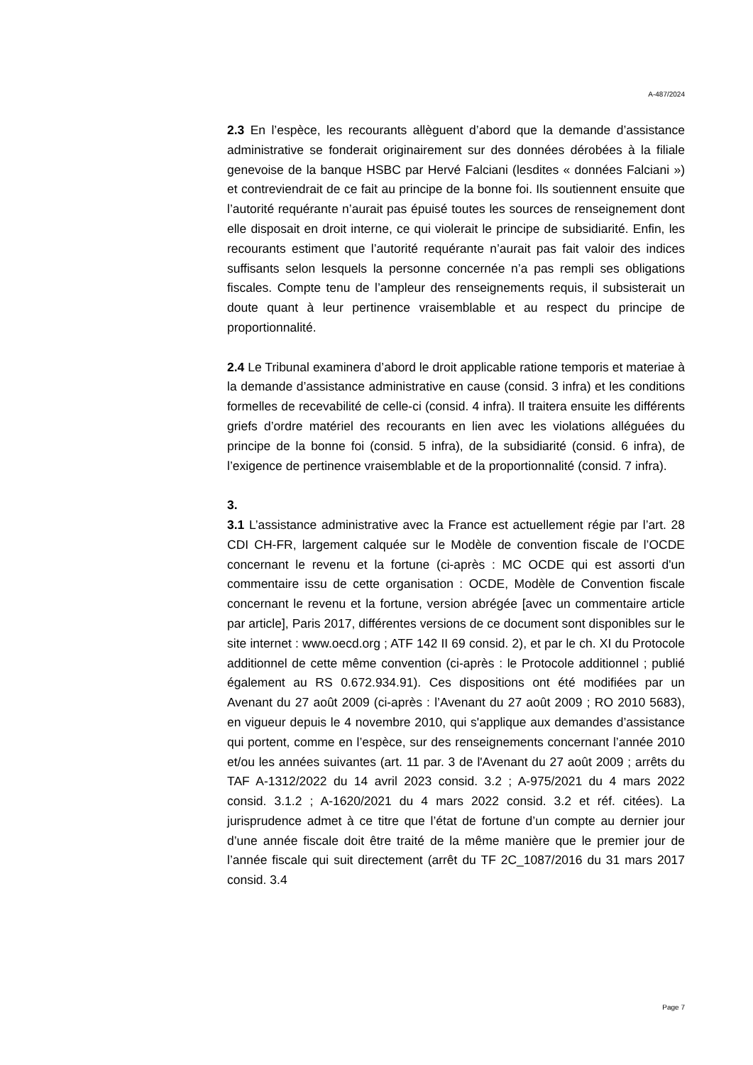A-487/2024
2.3 En l’espèce, les recourants allèguent d’abord que la demande d’assistance administrative se fonderait originairement sur des données dérobées à la filiale genevoise de la banque HSBC par Hervé Falciani (lesdites « données Falciani ») et contreviendrait de ce fait au principe de la bonne foi. Ils soutiennent ensuite que l’autorité requérante n’aurait pas épuisé toutes les sources de renseignement dont elle disposait en droit interne, ce qui violerait le principe de subsidiarité. Enfin, les recourants estiment que l’autorité requérante n’aurait pas fait valoir des indices suffisants selon lesquels la personne concernée n’a pas rempli ses obligations fiscales. Compte tenu de l’ampleur des renseignements requis, il subsisterait un doute quant à leur pertinence vraisemblable et au respect du principe de proportionnalité.
2.4 Le Tribunal examinera d’abord le droit applicable ratione temporis et materiae à la demande d’assistance administrative en cause (consid. 3 infra) et les conditions formelles de recevabilité de celle-ci (consid. 4 infra). Il traitera ensuite les différents griefs d’ordre matériel des recourants en lien avec les violations alléguées du principe de la bonne foi (consid. 5 infra), de la subsidiarité (consid. 6 infra), de l’exigence de pertinence vraisemblable et de la proportionnalité (consid. 7 infra).
3.
3.1 L’assistance administrative avec la France est actuellement régie par l’art. 28 CDI CH-FR, largement calquée sur le Modèle de convention fiscale de l’OCDE concernant le revenu et la fortune (ci-après : MC OCDE qui est assorti d'un commentaire issu de cette organisation : OCDE, Modèle de Convention fiscale concernant le revenu et la fortune, version abrégée [avec un commentaire article par article], Paris 2017, différentes versions de ce document sont disponibles sur le site internet : www.oecd.org ; ATF 142 II 69 consid. 2), et par le ch. XI du Protocole additionnel de cette même convention (ci-après : le Protocole additionnel ; publié également au RS 0.672.934.91). Ces dispositions ont été modifiées par un Avenant du 27 août 2009 (ci-après : l’Avenant du 27 août 2009 ; RO 2010 5683), en vigueur depuis le 4 novembre 2010, qui s'applique aux demandes d’assistance qui portent, comme en l’espèce, sur des renseignements concernant l’année 2010 et/ou les années suivantes (art. 11 par. 3 de l'Avenant du 27 août 2009 ; arrêts du TAF A-1312/2022 du 14 avril 2023 consid. 3.2 ; A-975/2021 du 4 mars 2022 consid. 3.1.2 ; A-1620/2021 du 4 mars 2022 consid. 3.2 et réf. citées). La jurisprudence admet à ce titre que l’état de fortune d’un compte au dernier jour d’une année fiscale doit être traité de la même manière que le premier jour de l’année fiscale qui suit directement (arrêt du TF 2C_1087/2016 du 31 mars 2017 consid. 3.4
Page 7